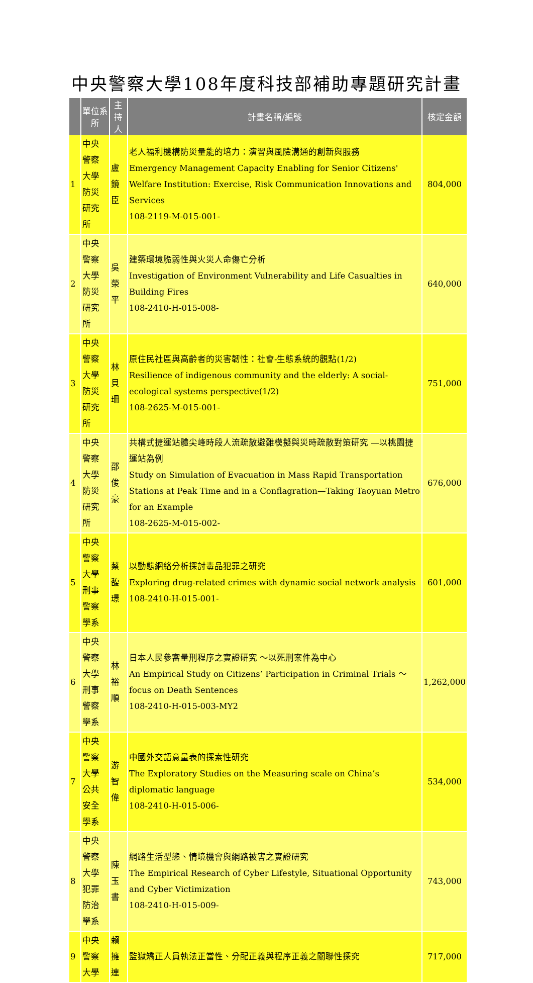中央警察大學108年度科技部補助專題研究計畫
| | 單位系所 | 主持人 | 計畫名稱/編號 | 核定金額 |
| --- | --- | --- | --- | --- |
| 1 | 中央警察大學 防災研究所 | 盧鏡臣 | 老人福利機構防災量能的培力：演習與風險溝通的創新與服務 Emergency Management Capacity Enabling for Senior Citizens' Welfare Institution: Exercise, Risk Communication Innovations and Services 108-2119-M-015-001- | 804,000 |
| 2 | 中央警察大學 防災研究所 | 吳榮平 | 建築環境脆弱性與火災人命傷亡分析 Investigation of Environment Vulnerability and Life Casualties in Building Fires 108-2410-H-015-008- | 640,000 |
| 3 | 中央警察大學 防災研究所 | 林貝珊 | 原住民社區與高齡者的災害韌性：社會-生態系統的觀點(1/2) Resilience of indigenous community and the elderly: A social-ecological systems perspective(1/2) 108-2625-M-015-001- | 751,000 |
| 4 | 中央警察大學 防災研究所 | 邵俊豪 | 共構式捷運站體尖峰時段人流疏散避難模擬與災時疏散對策研究 —以桃園捷運站為例 Study on Simulation of Evacuation in Mass Rapid Transportation Stations at Peak Time and in a Conflagration—Taking Taoyuan Metro for an Example 108-2625-M-015-002- | 676,000 |
| 5 | 中央警察大學 刑事警察學系 | 蔡馥璟 | 以動態網絡分析探討毒品犯罪之研究 Exploring drug-related crimes with dynamic social network analysis 108-2410-H-015-001- | 601,000 |
| 6 | 中央警察大學 刑事警察學系 | 林裕順 | 日本人民參審量刑程序之實證研究 ～以死刑案件為中心 An Empirical Study on Citizens’ Participation in Criminal Trials ～ focus on Death Sentences 108-2410-H-015-003-MY2 | 1,262,000 |
| 7 | 中央警察大學 公共安全學系 | 游智偉 | 中國外交語意量表的探索性研究 The Exploratory Studies on the Measuring scale on China’s diplomatic language 108-2410-H-015-006- | 534,000 |
| 8 | 中央警察大學 犯罪防治學系 | 陳玉書 | 網路生活型態、情境機會與網路被害之實證研究 The Empirical Research of Cyber Lifestyle, Situational Opportunity and Cyber Victimization 108-2410-H-015-009- | 743,000 |
| 9 | 中央警察大學 | 賴擁連 | 監獄矯正人員執法正當性、分配正義與程序正義之關聯性探究 | 717,000 |